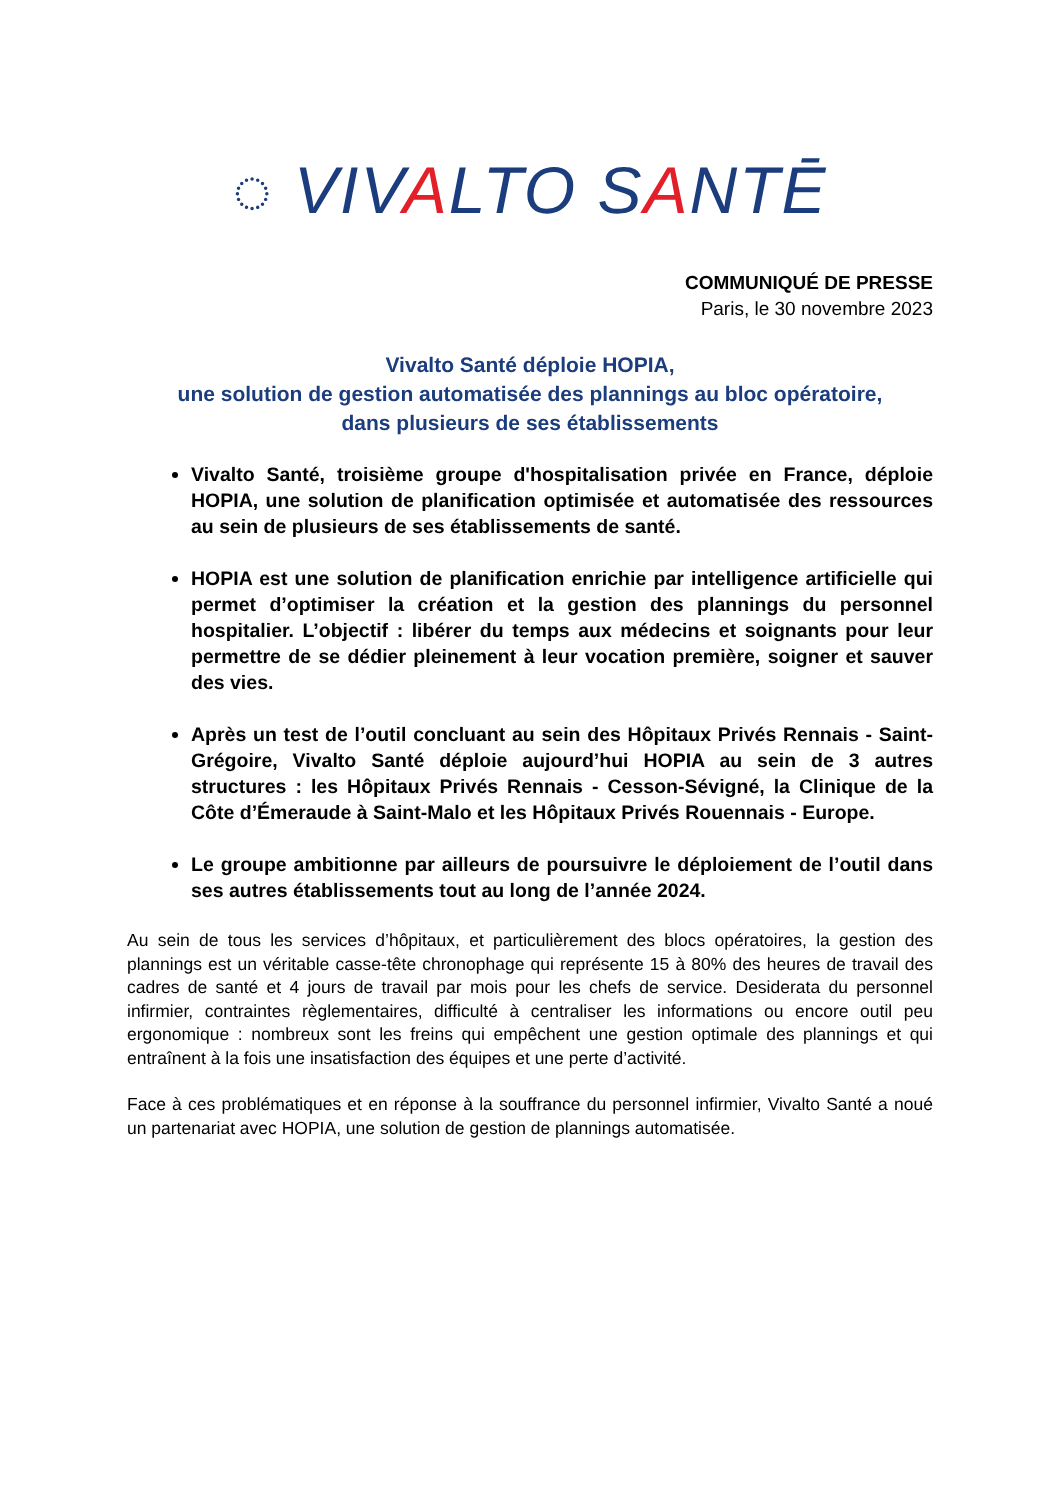◌ VIVALTO SANTĒ
COMMUNIQUÉ DE PRESSE
Paris, le 30 novembre 2023
Vivalto Santé déploie HOPIA,
une solution de gestion automatisée des plannings au bloc opératoire,
dans plusieurs de ses établissements
Vivalto Santé, troisième groupe d'hospitalisation privée en France, déploie HOPIA, une solution de planification optimisée et automatisée des ressources au sein de plusieurs de ses établissements de santé.
HOPIA est une solution de planification enrichie par intelligence artificielle qui permet d’optimiser la création et la gestion des plannings du personnel hospitalier. L’objectif : libérer du temps aux médecins et soignants pour leur permettre de se dédier pleinement à leur vocation première, soigner et sauver des vies.
Après un test de l’outil concluant au sein des Hôpitaux Privés Rennais - Saint-Grégoire, Vivalto Santé déploie aujourd’hui HOPIA au sein de 3 autres structures : les Hôpitaux Privés Rennais - Cesson-Sévigné, la Clinique de la Côte d’Émeraude à Saint-Malo et les Hôpitaux Privés Rouennais - Europe.
Le groupe ambitionne par ailleurs de poursuivre le déploiement de l’outil dans ses autres établissements tout au long de l’année 2024.
Au sein de tous les services d’hôpitaux, et particulièrement des blocs opératoires, la gestion des plannings est un véritable casse-tête chronophage qui représente 15 à 80% des heures de travail des cadres de santé et 4 jours de travail par mois pour les chefs de service. Desiderata du personnel infirmier, contraintes règlementaires, difficulté à centraliser les informations ou encore outil peu ergonomique : nombreux sont les freins qui empêchent une gestion optimale des plannings et qui entraînent à la fois une insatisfaction des équipes et une perte d’activité.
Face à ces problématiques et en réponse à la souffrance du personnel infirmier, Vivalto Santé a noué un partenariat avec HOPIA, une solution de gestion de plannings automatisée.